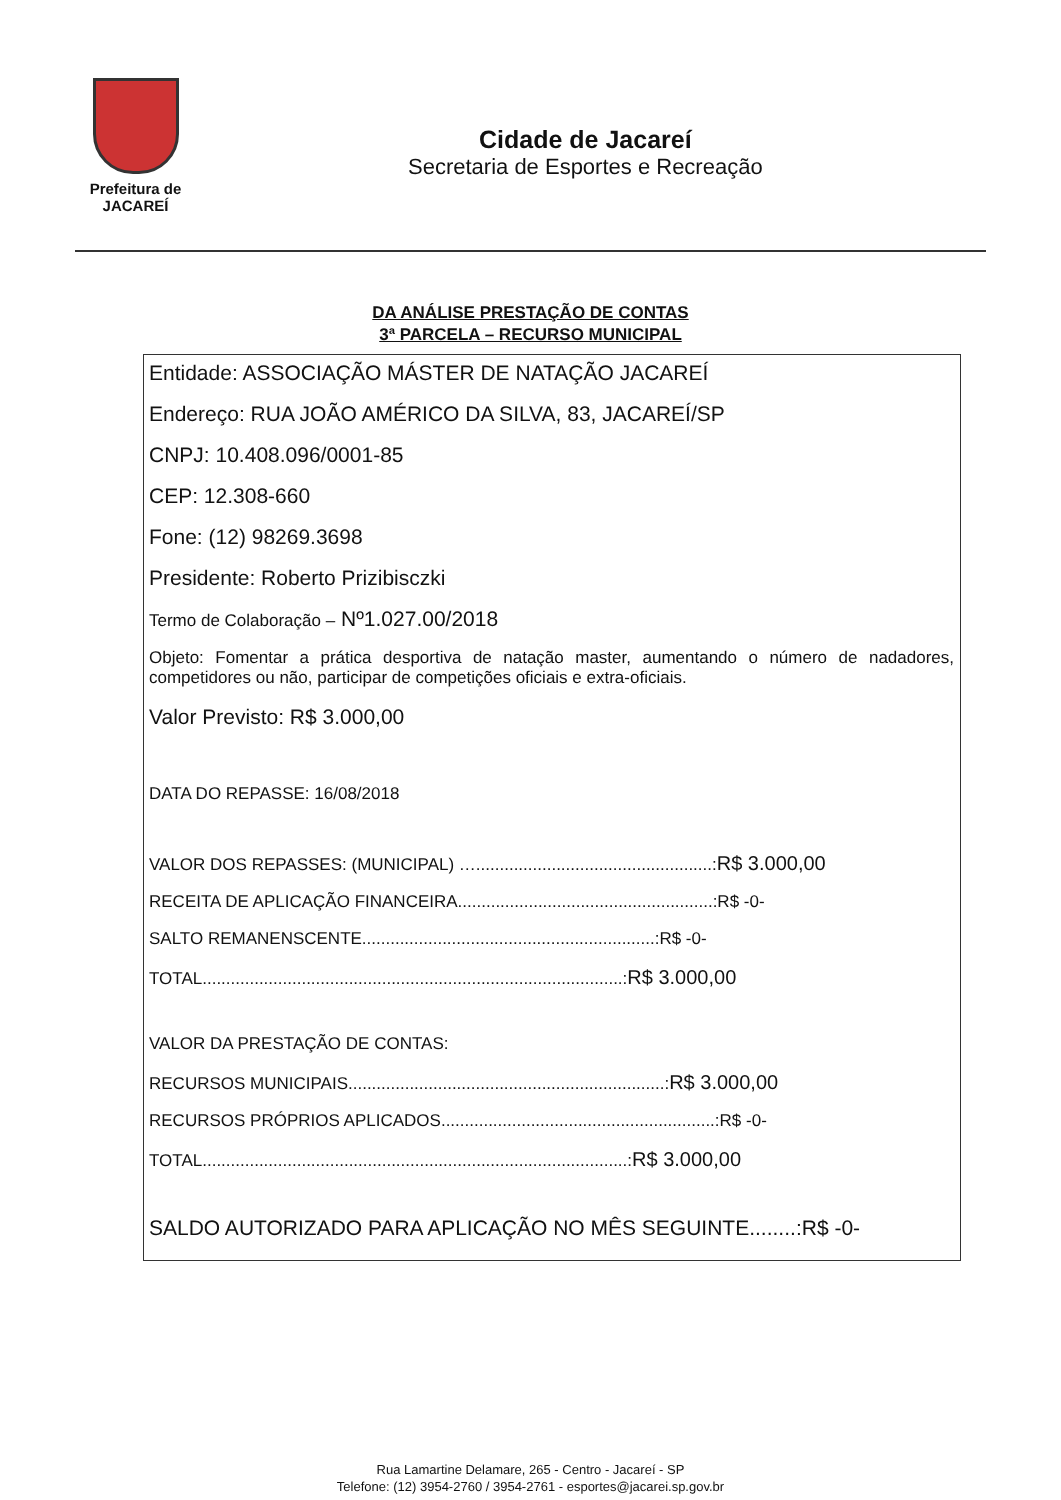Prefeitura de
JACAREÍ
Cidade de Jacareí
Secretaria de Esportes e Recreação
DA ANÁLISE PRESTAÇÃO DE CONTAS
3ª PARCELA – RECURSO MUNICIPAL
Entidade: ASSOCIAÇÃO MÁSTER DE NATAÇÃO JACAREÍ
Endereço: RUA JOÃO AMÉRICO DA SILVA, 83, JACAREÍ/SP
CNPJ: 10.408.096/0001-85
CEP: 12.308-660
Fone: (12) 98269.3698
Presidente: Roberto Prizibisczki
Termo de Colaboração – Nº1.027.00/2018
Objeto: Fomentar a prática desportiva de natação master, aumentando o número de nadadores, competidores ou não, participar de competições oficiais e extra-oficiais.
Valor Previsto: R$ 3.000,00
DATA DO REPASSE: 16/08/2018
VALOR DOS REPASSES: (MUNICIPAL) …..................................................:R$ 3.000,00
RECEITA DE APLICAÇÃO FINANCEIRA......................................................:R$ -0-
SALTO REMANENSCENTE..............................................................:R$ -0-
TOTAL.........................................................................................:R$ 3.000,00
VALOR DA PRESTAÇÃO DE CONTAS:
RECURSOS MUNICIPAIS...................................................................:R$ 3.000,00
RECURSOS PRÓPRIOS APLICADOS..........................................................:R$ -0-
TOTAL..........................................................................................:R$ 3.000,00
SALDO AUTORIZADO PARA APLICAÇÃO NO MÊS SEGUINTE........:R$ -0-
Rua Lamartine Delamare, 265 - Centro - Jacareí - SP
Telefone: (12) 3954-2760 / 3954-2761 - esportes@jacarei.sp.gov.br